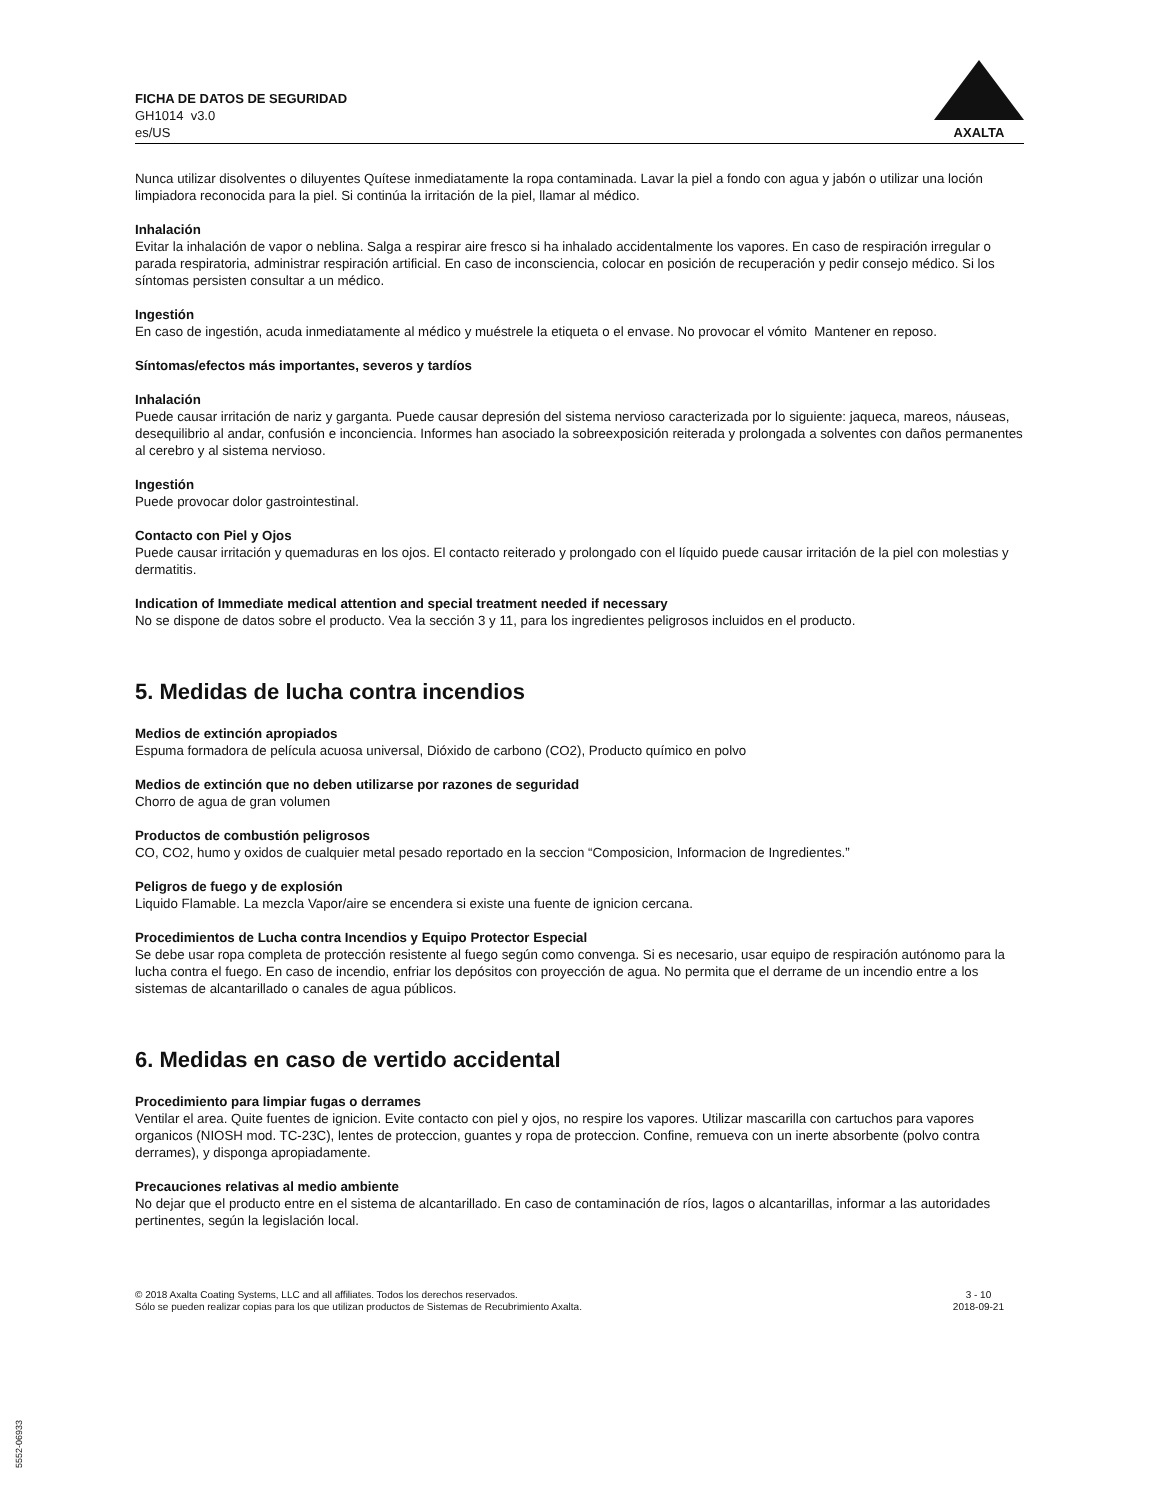FICHA DE DATOS DE SEGURIDAD
GH1014 v3.0
es/US
AXALTA
Nunca utilizar disolventes o diluyentes Quítese inmediatamente la ropa contaminada. Lavar la piel a fondo con agua y jabón o utilizar una loción limpiadora reconocida para la piel. Si continúa la irritación de la piel, llamar al médico.
Inhalación
Evitar la inhalación de vapor o neblina. Salga a respirar aire fresco si ha inhalado accidentalmente los vapores. En caso de respiración irregular o parada respiratoria, administrar respiración artificial. En caso de inconsciencia, colocar en posición de recuperación y pedir consejo médico. Si los síntomas persisten consultar a un médico.
Ingestión
En caso de ingestión, acuda inmediatamente al médico y muéstrele la etiqueta o el envase. No provocar el vómito Mantener en reposo.
Síntomas/efectos más importantes, severos y tardíos
Inhalación
Puede causar irritación de nariz y garganta. Puede causar depresión del sistema nervioso caracterizada por lo siguiente: jaqueca, mareos, náuseas, desequilibrio al andar, confusión e inconciencia. Informes han asociado la sobreexposición reiterada y prolongada a solventes con daños permanentes al cerebro y al sistema nervioso.
Ingestión
Puede provocar dolor gastrointestinal.
Contacto con Piel y Ojos
Puede causar irritación y quemaduras en los ojos. El contacto reiterado y prolongado con el líquido puede causar irritación de la piel con molestias y dermatitis.
Indication of Immediate medical attention and special treatment needed if necessary
No se dispone de datos sobre el producto. Vea la sección 3 y 11, para los ingredientes peligrosos incluidos en el producto.
5. Medidas de lucha contra incendios
Medios de extinción apropiados
Espuma formadora de película acuosa universal, Dióxido de carbono (CO2), Producto químico en polvo
Medios de extinción que no deben utilizarse por razones de seguridad
Chorro de agua de gran volumen
Productos de combustión peligrosos
CO, CO2, humo y oxidos de cualquier metal pesado reportado en la seccion “Composicion, Informacion de Ingredientes.”
Peligros de fuego y de explosión
Liquido Flamable. La mezcla Vapor/aire se encendera si existe una fuente de ignicion cercana.
Procedimientos de Lucha contra Incendios y Equipo Protector Especial
Se debe usar ropa completa de protección resistente al fuego según como convenga. Si es necesario, usar equipo de respiración autónomo para la lucha contra el fuego. En caso de incendio, enfriar los depósitos con proyección de agua. No permita que el derrame de un incendio entre a los sistemas de alcantarillado o canales de agua públicos.
6. Medidas en caso de vertido accidental
Procedimiento para limpiar fugas o derrames
Ventilar el area. Quite fuentes de ignicion. Evite contacto con piel y ojos, no respire los vapores. Utilizar mascarilla con cartuchos para vapores organicos (NIOSH mod. TC-23C), lentes de proteccion, guantes y ropa de proteccion. Confine, remueva con un inerte absorbente (polvo contra derrames), y disponga apropiadamente.
Precauciones relativas al medio ambiente
No dejar que el producto entre en el sistema de alcantarillado. En caso de contaminación de ríos, lagos o alcantarillas, informar a las autoridades pertinentes, según la legislación local.
© 2018 Axalta Coating Systems, LLC and all affiliates. Todos los derechos reservados.
Sólo se pueden realizar copias para los que utilizan productos de Sistemas de Recubrimiento Axalta.
3 - 10
2018-09-21
5552-06933